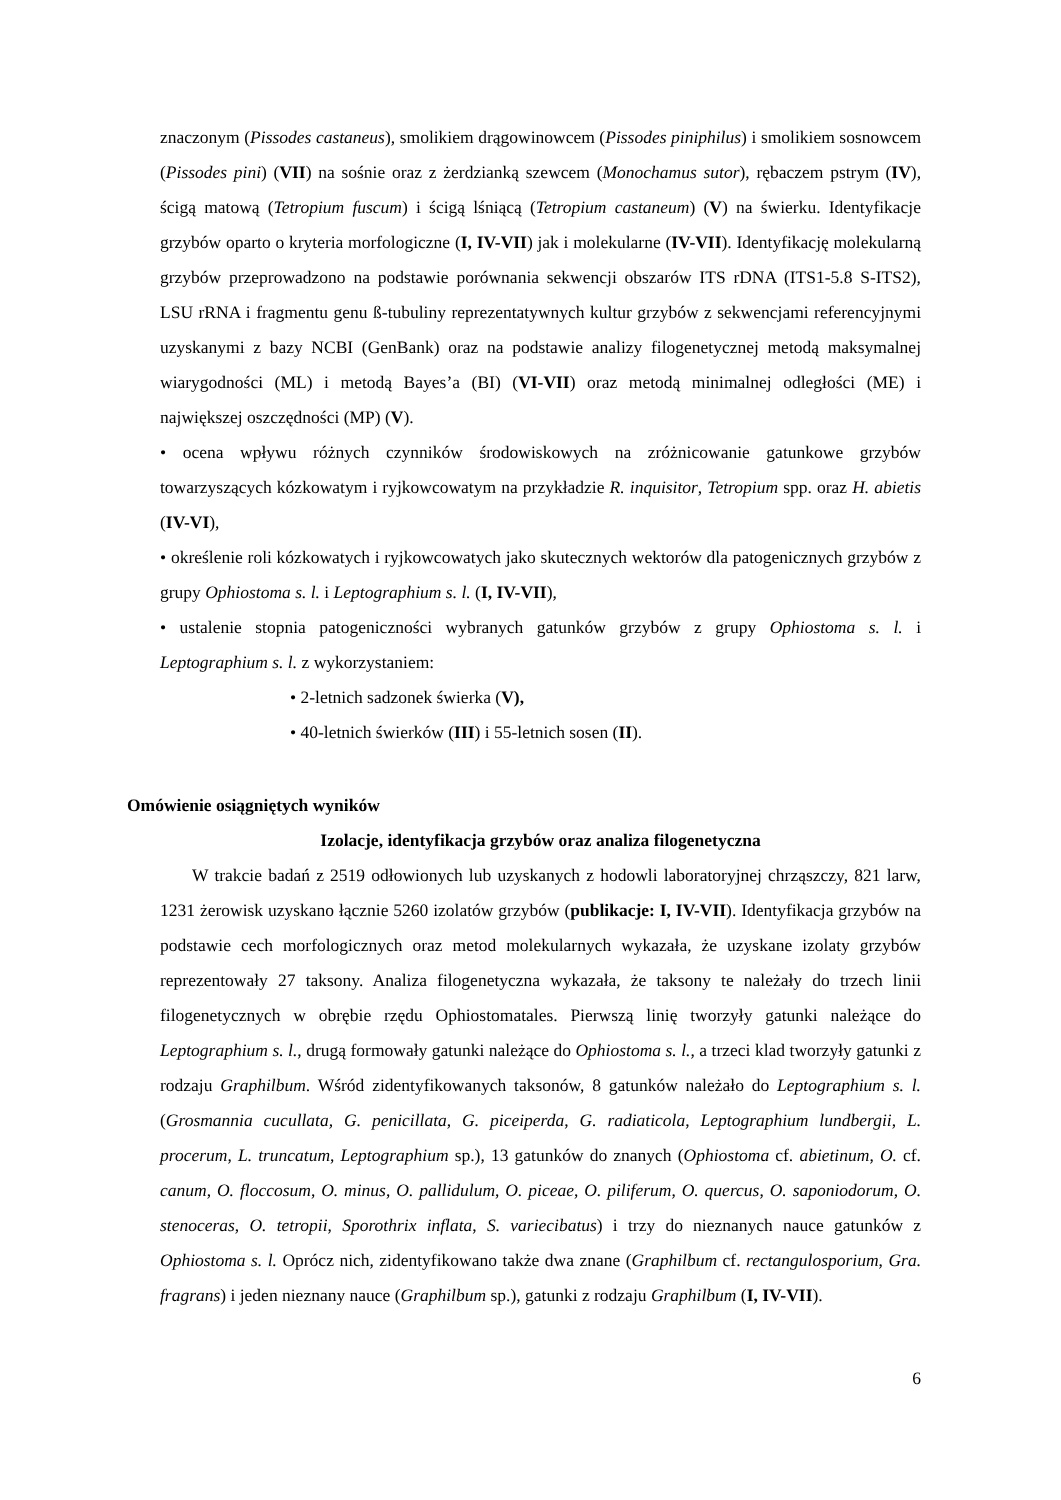znaczonym (Pissodes castaneus), smolikiem drągowinowcem (Pissodes piniphilus) i smolikiem sosnowcem (Pissodes pini) (VII) na sośnie oraz z żerdzianką szewcem (Monochamus sutor), rębaczem pstrym (IV), ścigą matową (Tetropium fuscum) i ścigą lśniącą (Tetropium castaneum) (V) na świerku. Identyfikacje grzybów oparto o kryteria morfologiczne (I, IV-VII) jak i molekularne (IV-VII). Identyfikację molekularną grzybów przeprowadzono na podstawie porównania sekwencji obszarów ITS rDNA (ITS1-5.8 S-ITS2), LSU rRNA i fragmentu genu ß-tubuliny reprezentatywnych kultur grzybów z sekwencjami referencyjnymi uzyskanymi z bazy NCBI (GenBank) oraz na podstawie analizy filogenetycznej metodą maksymalnej wiarygodności (ML) i metodą Bayes’a (BI) (VI-VII) oraz metodą minimalnej odległości (ME) i największej oszczędności (MP) (V).
• ocena wpływu różnych czynników środowiskowych na zróżnicowanie gatunkowe grzybów towarzyszących kózkowatym i ryjkowcowatym na przykładzie R. inquisitor, Tetropium spp. oraz H. abietis (IV-VI),
• określenie roli kózkowatych i ryjkowcowatych jako skutecznych wektorów dla patogenicznych grzybów z grupy Ophiostoma s. l. i Leptographium s. l. (I, IV-VII),
• ustalenie stopnia patogeniczności wybranych gatunków grzybów z grupy Ophiostoma s. l. i Leptographium s. l. z wykorzystaniem:
• 2-letnich sadzonek świerka (V),
• 40-letnich świerków (III) i 55-letnich sosen (II).
Omówienie osiągniętych wyników
Izolacje, identyfikacja grzybów oraz analiza filogenetyczna
W trakcie badań z 2519 odłowionych lub uzyskanych z hodowli laboratoryjnej chrząszczy, 821 larw, 1231 żerowisk uzyskano łącznie 5260 izolatów grzybów (publikacje: I, IV-VII). Identyfikacja grzybów na podstawie cech morfologicznych oraz metod molekularnych wykazała, że uzyskane izolaty grzybów reprezentowały 27 taksony. Analiza filogenetyczna wykazała, że taksony te należały do trzech linii filogenetycznych w obrębie rzędu Ophiostomatales. Pierwszą linię tworzyły gatunki należące do Leptographium s. l., drugą formowały gatunki należące do Ophiostoma s. l., a trzeci klad tworzyły gatunki z rodzaju Graphilbum. Wśród zidentyfikowanych taksonów, 8 gatunków należało do Leptographium s. l. (Grosmannia cucullata, G. penicillata, G. piceiperda, G. radiaticola, Leptographium lundbergii, L. procerum, L. truncatum, Leptographium sp.), 13 gatunków do znanych (Ophiostoma cf. abietinum, O. cf. canum, O. floccosum, O. minus, O. pallidulum, O. piceae, O. piliferum, O. quercus, O. saponiodorum, O. stenoceras, O. tetropii, Sporothrix inflata, S. variecibatus) i trzy do nieznanych nauce gatunków z Ophiostoma s. l. Oprócz nich, zidentyfikowano także dwa znane (Graphilbum cf. rectangulosporium, Gra. fragrans) i jeden nieznany nauce (Graphilbum sp.), gatunki z rodzaju Graphilbum (I, IV-VII).
6